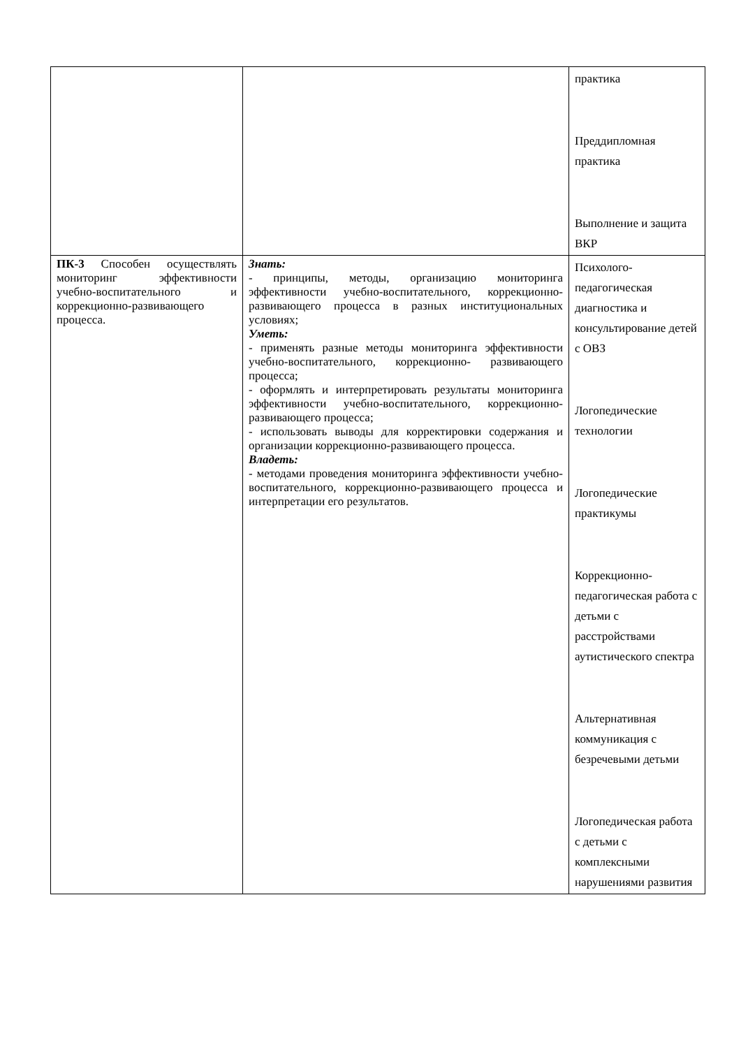| | | практика Преддипломная практика Выполнение и защита ВКР |
| ПК-3 Способен осуществлять мониторинг эффективности учебно-воспитательного и коррекционно-развивающего процесса. | Знать: - принципы, методы, организацию мониторинга эффективности учебно-воспитательного, коррекционно- развивающего процесса в разных институциональных условиях; Уметь: - применять разные методы мониторинга эффективности учебно-воспитательного, коррекционно- развивающего процесса; - оформлять и интерпретировать результаты мониторинга эффективности учебно-воспитательного, коррекционно-развивающего процесса; - использовать выводы для корректировки содержания и организации коррекционно-развивающего процесса. Владеть: - методами проведения мониторинга эффективности учебно-воспитательного, коррекционно-развивающего процесса и интерпретации его результатов. | Психолого-педагогическая диагностика и консультирование детей с ОВЗ Логопедические технологии Логопедические практикумы Коррекционно-педагогическая работа с детьми с расстройствами аутистического спектра Альтернативная коммуникация с безречевыми детьми Логопедическая работа с детьми с комплексными нарушениями развития |